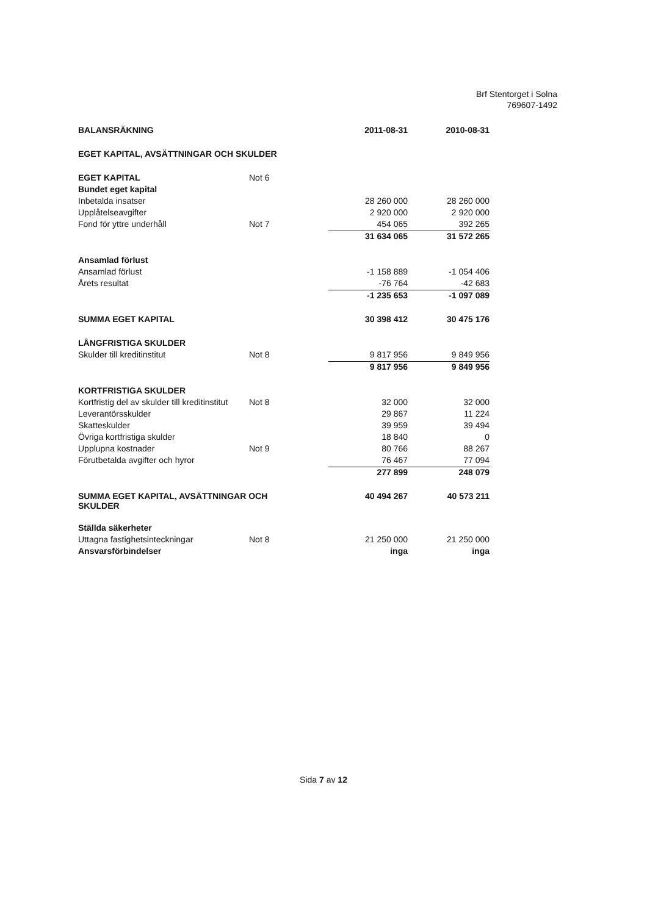Brf Stentorget i Solna
769607-1492
| BALANSRÄKNING | | 2011-08-31 | 2010-08-31 |
| --- | --- | --- | --- |
| EGET KAPITAL, AVSÄTTNINGAR OCH SKULDER | | | |
| EGET KAPITAL | Not 6 | | |
| Bundet eget kapital | | | |
| Inbetalda insatser | | 28 260 000 | 28 260 000 |
| Upplåtelseavgifter | | 2 920 000 | 2 920 000 |
| Fond för yttre underhåll | Not 7 | 454 065 | 392 265 |
| | | 31 634 065 | 31 572 265 |
| Ansamlad förlust | | | |
| Ansamlad förlust | | -1 158 889 | -1 054 406 |
| Årets resultat | | -76 764 | -42 683 |
| | | -1 235 653 | -1 097 089 |
| SUMMA EGET KAPITAL | | 30 398 412 | 30 475 176 |
| LÅNGFRISTIGA SKULDER | | | |
| Skulder till kreditinstitut | Not 8 | 9 817 956 | 9 849 956 |
| | | 9 817 956 | 9 849 956 |
| KORTFRISTIGA SKULDER | | | |
| Kortfristig del av skulder till kreditinstitut | Not 8 | 32 000 | 32 000 |
| Leverantörsskulder | | 29 867 | 11 224 |
| Skatteskulder | | 39 959 | 39 494 |
| Övriga kortfristiga skulder | | 18 840 | 0 |
| Upplupna kostnader | Not 9 | 80 766 | 88 267 |
| Förutbetalda avgifter och hyror | | 76 467 | 77 094 |
| | | 277 899 | 248 079 |
| SUMMA EGET KAPITAL, AVSÄTTNINGAR OCH SKULDER | | 40 494 267 | 40 573 211 |
| Ställda säkerheter | | | |
| Uttagna fastighetsinteckningar | Not 8 | 21 250 000 | 21 250 000 |
| Ansvarsförbindelser | | inga | inga |
Sida 7 av 12